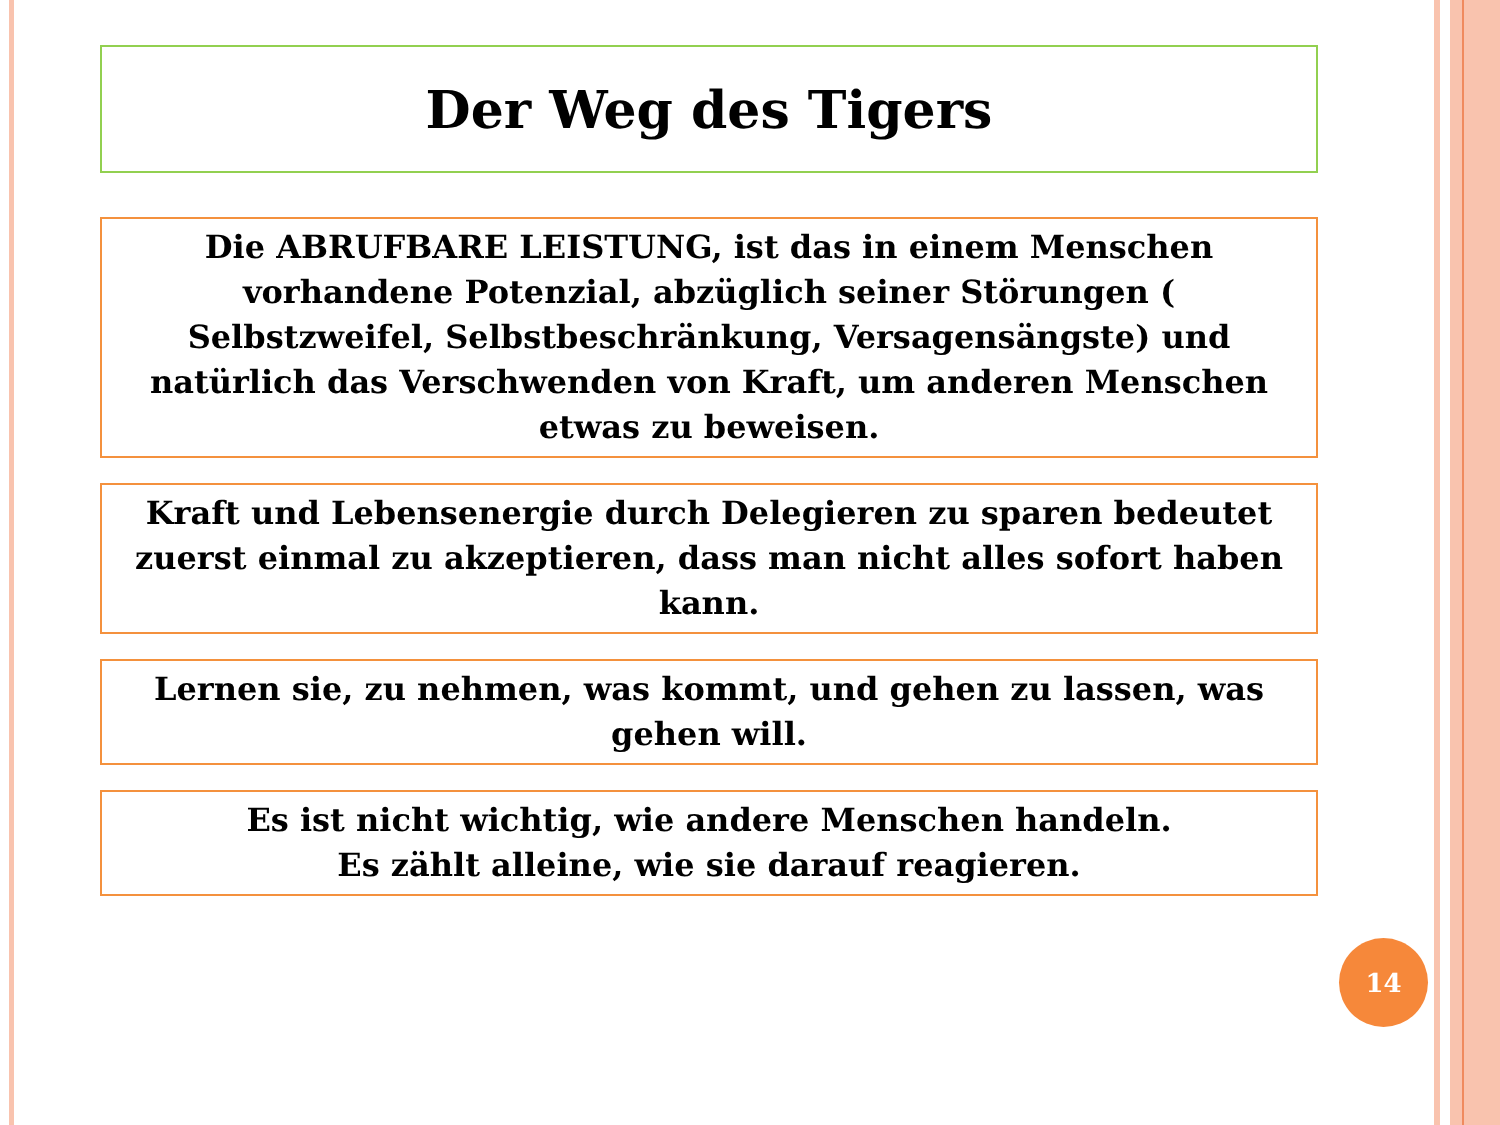Der Weg des Tigers
Die ABRUFBARE LEISTUNG, ist das in einem Menschen vorhandene Potenzial, abzüglich seiner Störungen ( Selbstzweifel, Selbstbeschränkung, Versagensängste) und natürlich das Verschwenden von Kraft, um anderen Menschen etwas zu beweisen.
Kraft und Lebensenergie durch Delegieren zu sparen bedeutet zuerst einmal zu akzeptieren, dass man nicht alles sofort haben kann.
Lernen sie, zu nehmen, was kommt, und gehen zu lassen, was gehen will.
Es ist nicht wichtig, wie andere Menschen handeln.
Es zählt alleine, wie sie darauf reagieren.
14